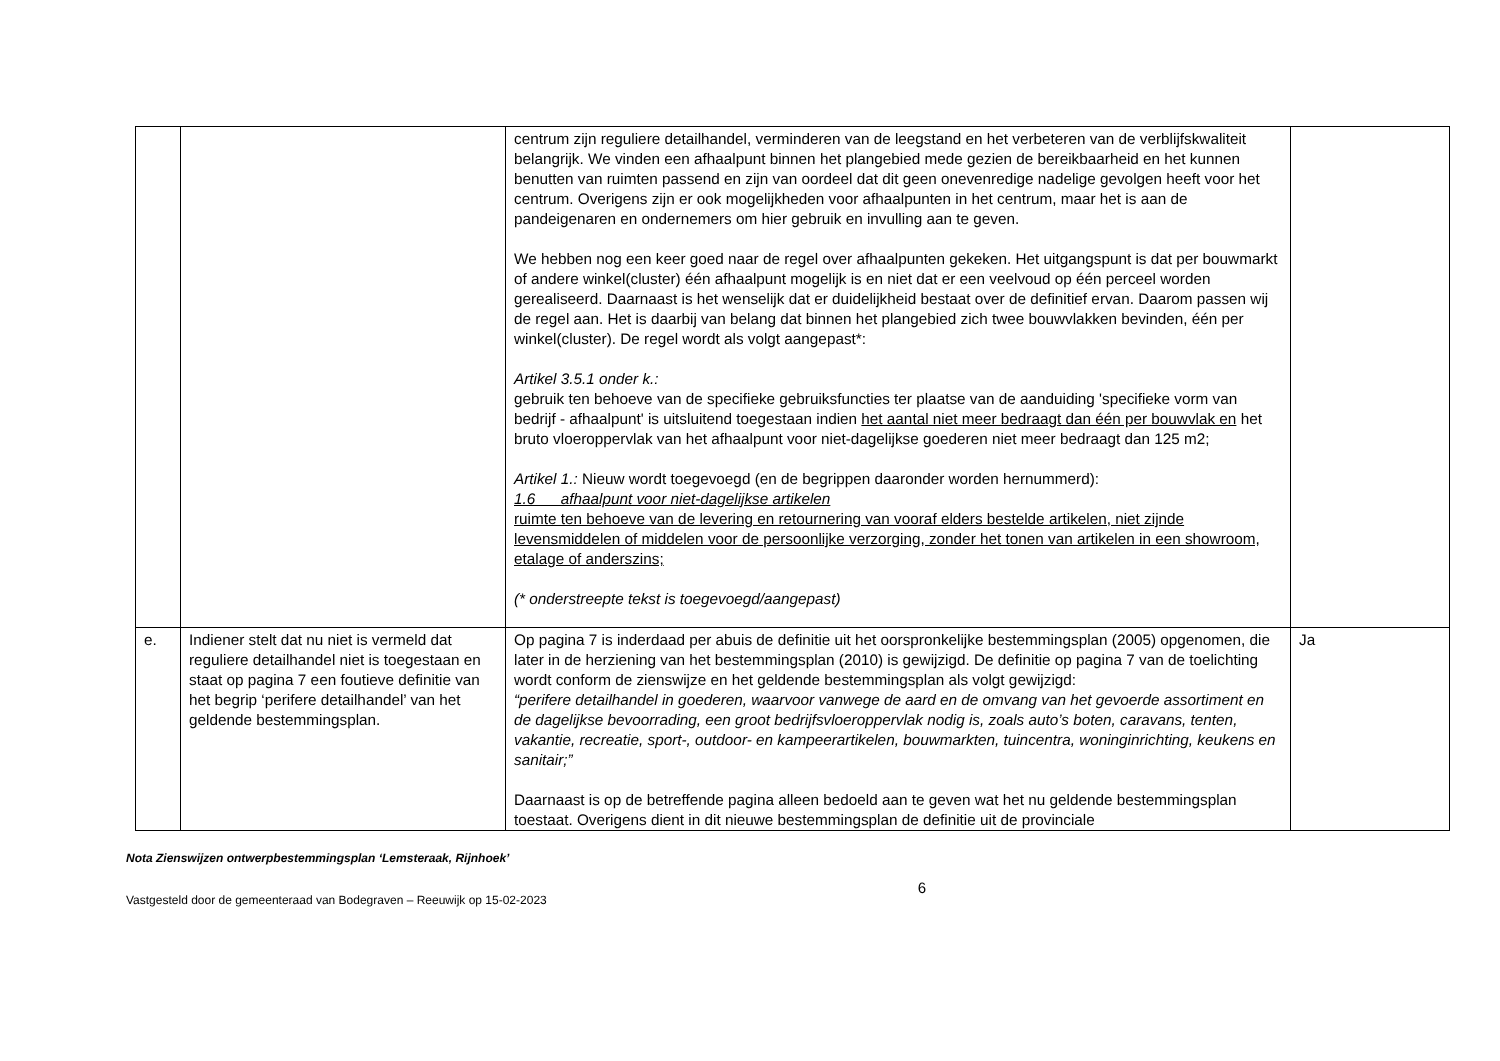| | | centrum zijn reguliere detailhandel, verminderen van de leegstand en het verbeteren van de verblijfskwaliteit belangrijk. We vinden een afhaalpunt binnen het plangebied mede gezien de bereikbaarheid en het kunnen benutten van ruimten passend en zijn van oordeel dat dit geen onevenredige nadelige gevolgen heeft voor het centrum. Overigens zijn er ook mogelijkheden voor afhaalpunten in het centrum, maar het is aan de pandeigenaren en ondernemers om hier gebruik en invulling aan te geven. We hebben nog een keer goed naar de regel over afhaalpunten gekeken. Het uitgangspunt is dat per bouwmarkt of andere winkel(cluster) één afhaalpunt mogelijk is en niet dat er een veelvoud op één perceel worden gerealiseerd. Daarnaast is het wenselijk dat er duidelijkheid bestaat over de definitief ervan. Daarom passen wij de regel aan. Het is daarbij van belang dat binnen het plangebied zich twee bouwvlakken bevinden, één per winkel(cluster). De regel wordt als volgt aangepast*: Artikel 3.5.1 onder k.: gebruik ten behoeve van de specifieke gebruiksfuncties ter plaatse van de aanduiding 'specifieke vorm van bedrijf - afhaalpunt' is uitsluitend toegestaan indien het aantal niet meer bedraagt dan één per bouwvlak en het bruto vloeroppervlak van het afhaalpunt voor niet-dagelijkse goederen niet meer bedraagt dan 125 m2; Artikel 1.: Nieuw wordt toegevoegd (en de begrippen daaronder worden hernummerd): 1.6 afhaalpunt voor niet-dagelijkse artikelen ruimte ten behoeve van de levering en retournering van vooraf elders bestelde artikelen, niet zijnde levensmiddelen of middelen voor de persoonlijke verzorging, zonder het tonen van artikelen in een showroom, etalage of anderszins; (* onderstreepte tekst is toegevoegd/aangepast) | |
| e. | Indiener stelt dat nu niet is vermeld dat reguliere detailhandel niet is toegestaan en staat op pagina 7 een foutieve definitie van het begrip ‘perifere detailhandel’ van het geldende bestemmingsplan. | Op pagina 7 is inderdaad per abuis de definitie uit het oorspronkelijke bestemmingsplan (2005) opgenomen, die later in de herziening van het bestemmingsplan (2010) is gewijzigd. De definitie op pagina 7 van de toelichting wordt conform de zienswijze en het geldende bestemmingsplan als volgt gewijzigd: “perifere detailhandel in goederen, waarvoor vanwege de aard en de omvang van het gevoerde assortiment en de dagelijkse bevoorrading, een groot bedrijfsvloeroppervlak nodig is, zoals auto’s boten, caravans, tenten, vakantie, recreatie, sport-, outdoor- en kampeerartikelen, bouwmarkten, tuincentra, woninginrichting, keukens en sanitair;” Daarnaast is op de betreffende pagina alleen bedoeld aan te geven wat het nu geldende bestemmingsplan toestaat. Overigens dient in dit nieuwe bestemmingsplan de definitie uit de provinciale | Ja |
Nota Zienswijzen ontwerpbestemmingsplan ‘Lemsteraak, Rijnhoek’
Vastgesteld door de gemeenteraad van Bodegraven – Reeuwijk op 15-02-2023 6